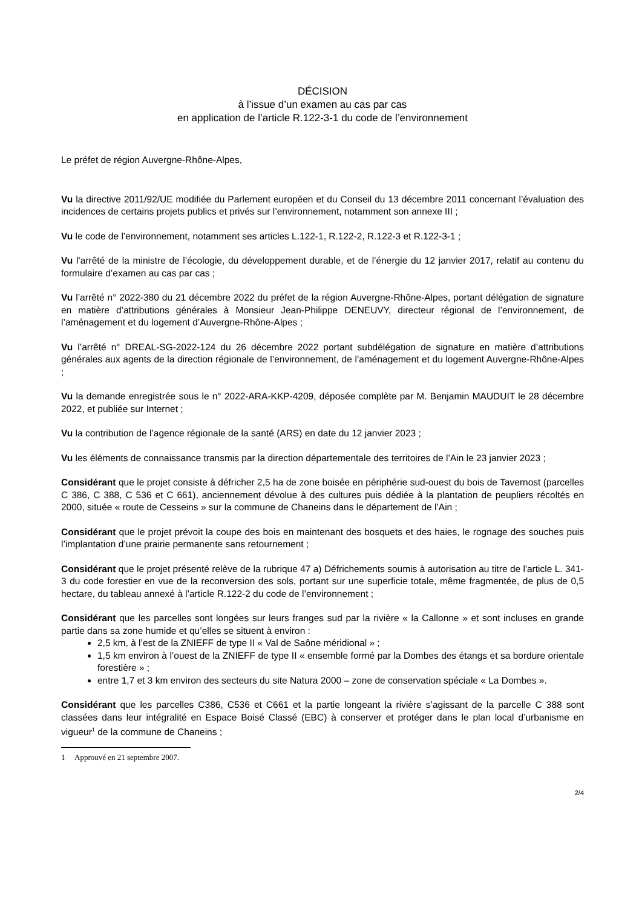DÉCISION
à l’issue d’un examen au cas par cas
en application de l’article R.122-3-1 du code de l’environnement
Le préfet de région Auvergne-Rhône-Alpes,
Vu la directive 2011/92/UE modifiée du Parlement européen et du Conseil du 13 décembre 2011 concernant l’évaluation des incidences de certains projets publics et privés sur l’environnement, notamment son annexe III ;
Vu le code de l’environnement, notamment ses articles L.122-1, R.122-2, R.122-3 et R.122-3-1 ;
Vu l’arrêté de la ministre de l’écologie, du développement durable, et de l’énergie du 12 janvier 2017, relatif au contenu du formulaire d’examen au cas par cas ;
Vu l’arrêté n° 2022-380 du 21 décembre 2022 du préfet de la région Auvergne-Rhône-Alpes, portant délégation de signature en matière d’attributions générales à Monsieur Jean-Philippe DENEUVY, directeur régional de l’environnement, de l’aménagement et du logement d’Auvergne-Rhône-Alpes ;
Vu l’arrêté n° DREAL-SG-2022-124 du 26 décembre 2022 portant subdélégation de signature en matière d’attributions générales aux agents de la direction régionale de l’environnement, de l’aménagement et du logement Auvergne-Rhône-Alpes ;
Vu la demande enregistrée sous le n° 2022-ARA-KKP-4209, déposée complète par M. Benjamin MAUDUIT le 28 décembre 2022, et publiée sur Internet ;
Vu la contribution de l’agence régionale de la santé (ARS) en date du 12 janvier 2023 ;
Vu les éléments de connaissance transmis par la direction départementale des territoires de l’Ain le 23 janvier 2023 ;
Considérant que le projet consiste à défricher 2,5 ha de zone boisée en périphérie sud-ouest du bois de Tavernost (parcelles C 386, C 388, C 536 et C 661), anciennement dévolue à des cultures puis dédiée à la plantation de peupliers récoltés en 2000, située « route de Cesseins » sur la commune de Chaneins dans le département de l’Ain ;
Considérant que le projet prévoit la coupe des bois en maintenant des bosquets et des haies, le rognage des souches puis l’implantation d’une prairie permanente sans retournement ;
Considérant que le projet présenté relève de la rubrique 47 a) Défrichements soumis à autorisation au titre de l'article L. 341-3 du code forestier en vue de la reconversion des sols, portant sur une superficie totale, même fragmentée, de plus de 0,5 hectare, du tableau annexé à l’article R.122-2 du code de l’environnement ;
Considérant que les parcelles sont longées sur leurs franges sud par la rivière « la Callonne » et sont incluses en grande partie dans sa zone humide et qu’elles se situent à environ :
2,5 km, à l’est de la ZNIEFF de type II « Val de Saône méridional » ;
1,5 km environ à l’ouest de la ZNIEFF de type II « ensemble formé par la Dombes des étangs et sa bordure orientale forestière » ;
entre 1,7 et 3 km environ des secteurs du site Natura 2000 – zone de conservation spéciale « La Dombes ».
Considérant que les parcelles C386, C536 et C661 et la partie longeant la rivière s’agissant de la parcelle C 388 sont classées dans leur intégralité en Espace Boisé Classé (EBC) à conserver et protéger dans le plan local d’urbanisme en vigueur<sup>1</sup> de la commune de Chaneins ;
1 Approuvé en 21 septembre 2007.
2/4